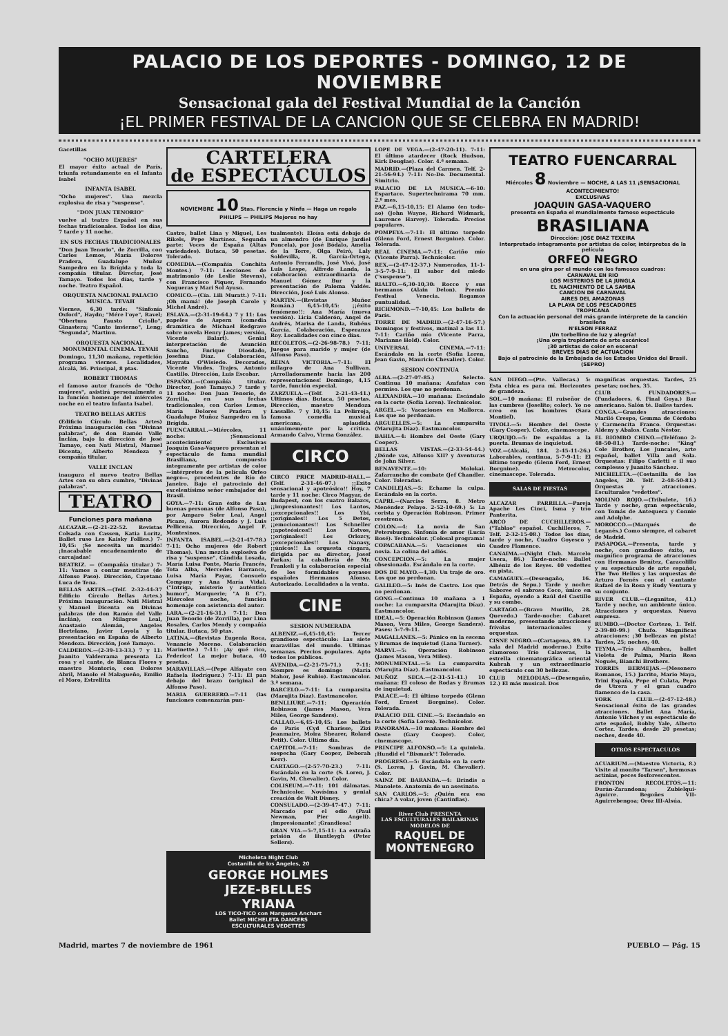PALACIO DE LOS DEPORTES - DOMINGO, 12 DE NOVIEMBRE
Sensacional gala del Festival Mundial de la Canción
¡EL PRIMER FESTIVAL DE LA CANCION QUE SE CELEBRA EN MADRID!
Gacetillas
"OCHO MUJERES"
El mayor éxito actual de París, triunfa rotundamente en el Infanta Isabel
INFANTA ISABEL
"Ocho mujeres". Una mezcla explosiva de risa y "suspense".
"DON JUAN TENORIO"
vuelve al teatro Español en sus fechas tradicionales. Todos los días, 7 tarde y 11 noche.
EN SUS FECHAS TRADICIONALES
"Don Juan Tenorio", de Zorrilla, con Carlos Lemos, María Dolores Pradera, Guadalupe Muñoz Sampedro en la Brígida y toda la compañía titular. Director, José Tamayo. Todos los días, tarde y noche. Teatro Español.
ORQUESTA NACIONAL PALACIO MUSICA. TEVAH
Viernes, 6,30 tarde: "Sinfonía Oxford", Haydn; "Mére l'oye", Ravel; "Obertura Fausto Criollo", Ginastera; "Canto invierno", Leng; "Segunda", Martinu.
ORQUESTA NACIONAL. MONUMENTAL CINEMA. TEVAH
Domingo, 11,30 mañana, repetición programa viernes. Localidades, Alcalá, 36. Principal, 8 ptas.
ROBERT THOMAS
el famoso autor francés de "Ocho mujeres", asistirá personalmente a la función homenaje del miércoles noche en el teatro Infanta Isabel.
TEATRO BELLAS ARTES
(Edificio Círculo Bellas Artes) Próxima inauguración con "Divinas palabras", de don Ramón Valle Inclán, bajo la dirección de José Tamayo, con Nati Mistral, Manuel Dicenta, Alberto Mendoza y compañía titular.
VALLE INCLAN
inaugura el nuevo teatro Bellas Artes con su obra cumbre, "Divinas palabras".
TEATRO
Funciones para mañana
ALCAZAR.—(2-21-22-52. Revistas Colsada con Cassen, Katia Loritz, Ballet ruso Les Kaisky Follies.) 7-10,45: ¡Se necesita un marido! ¡Inacabable encadenamiento de carcajadas!
BEATRIZ. — (Compañía titular.) 7-11: Vamos a contar mentiras (de Alfonso Paso). Dirección, Cayetano Luca de Tena.
BELLAS ARTES.—(Telf. 2-32-44-37 Edificio Círculo Bellas Artes.) Próxima inauguración. Nati Mistral y Manuel Dicenta en Divinas palabras (de don Ramón del Valle Inclán), con Milagros Leal, Anastasio Alemán, Angeles Hortelano, Javier Loyola y la presentación en España de Alberto Mendoza. Dirección, José Tamayo.
CALDERON.—(2-39-13-33.) 7 y 11: Juanito Valderrama presenta La rosa y el cante, de Blanca Flores y maestro Montorio, con Dolores Abril, Manolo el Malagueño, Emilio el Moro, Estrellita
CARTELERA
de ESPECTÁCULOS
NOVIEMBRE 10 Stas. Florencia y Ninfa — Haga un regalo PHILIPS — PHILIPS Mejores no hay
Castro, ballet Lina y Miguel, Les Rikels, Pepe Martínez. Segunda parte: Voces de España (Altas variedades). Butaca, 50 pesetas. Tolerado.
COMEDIA.—(Compañía Conchita Montes.) 7-11: Lecciones de matrimonio (de Leslie Stevens), con Francisco Piquer, Fernando Nogueras y Mari Sol Ayuso.
COMICO.—(Cía. Lili Muratt.) 7-11: ¡Oh mamá! (de Joseph Carole y Michel André).
ESLAVA.—(2-31-19-64.) 7 y 11: Los papeles de Aspern (comedia dramática de Michael Redgrave sobre novela Henry James; versión, Vicente Balart). Genial interpretación de Asunción Sancho, Enrique Diosdado, Josefina Díaz. Colaboración, Mayrata O'Wisiedo. Decorados, Vicente Viudes. Trajes, Antonio Castillo. Dirección, Luis Escobar.
ESPAÑOL.—(Compañía titular. Director, José Tamayo.) 7 tarde y 11 noche: Don Juan Tenorio, de Zorrilla, en sus fechas tradicionales, con Carlos Lemos, María Dolores Pradera y Guadalupe Muñoz Sampedro en la Brígida.
FUENCARRAL.—Miércoles, 11 noche: ¡Sensacional acontecimiento! Exclusivas Joaquín Gasa-Vaquero presentan el espectáculo de fama mundial Brasiliana, compuesto íntegramente por artistas de color—intérpretes de la película Orfeo negro—, procedentes de Río de Janeiro. Bajo el patrocinio del excelentísimo señor embajador del Brasil.
GOYA.—7-11: Gran éxito de Las buenas personas (de Alfonso Paso), por Amparo Soler Leal, Angel Picazo, Aurora Redondo y J. Luis Pellicena. Dirección, Angel F. Montesinos.
INFANTA ISABEL.—(2-21-47-78.) 7-11: Ocho mujeres (de Robert Thomas). Una mezcla explosiva de risa y "suspense". Cándida Losada, María Luisa Ponte, María Francés, Tota Alba, Mercedes Barranco, Luisa María Payar, Consuelo Company y Ana María Vidal. ("Intriga, misterio y auténtico humor", Marquerie; "A B C"). Miércoles noche, función homenaje con asistencia del autor.
LARA.—(2-21-16-31.) 7-11: Don Juan Tenorio (de Zorrilla), por Lina Rosales, Carlos Mendy y compañía titular. Butaca, 50 ptas.
LATINA.—(Revistas Eugenia Roca, Venancio Moreno. Colaboración Marinette.) 7-11: ¡Ay qué rico, Federico! La mejor butaca, 40 pesetas.
MARAVILLAS.—(Pepe Alfayate con Rafaela Rodríguez.) 7-11: El pan debajo del brazo (original de Alfonso Paso).
MARIA GUERRERO.—7-11 (las funciones comenzarán pun-
tualmente): Eloísa está debajo de un almendro (de Enrique Jardiel Poncela), por José Bódalo, Amelia de la Torre, Olga Peiró, Laly Soldevilla, R. García-Ortega, Antonio Ferrandis, José Vivó, José Luis Lespe, Alfredo Landa, la colaboración extraordinaria de Manuel Gómez Bur y la presentación de Paloma Valdés. Dirección, José Luis Alonso.
MARTIN.—(Revistas Muñoz Román.) 6,45-10,45: ¡¡éxito fenómeno!!: Ana María (nueva versión). Licia Calderón, Angel de Andrés, Marisa de Landa, Rubéns García. Colaboración, Esperanza Roy. Localidades con cinco días.
RECOLETOS.—(2-26-98-78.) 7-11: Juegos para marido y mujer (de Alfonso Paso).
REINA VICTORIA.—7-11: El milagro de Ana Sullivan. ¡Arrolladoramente hacia las 200 representaciones! Domingo, 4,15 tarde, función especial.
ZARZUELA.—(Telf. 2-21-43-41.) Ultimos días. Butaca, 50 pesetas. Dirección, maestro Mendoza Lassalle. 7 y 10,45: La Pelirroja, famosa comedia musical americana, aplaudida unánimemente por la crítica. Armando Calvo, Virma González.
CIRCO
CIRCO PRICE MADRID-HALL.—(Telf. 2-31-46-07.) ¡¡Exito sensacional y apoteósico!! Hoy, 7 tarde y 11 noche: Circo Magyar, de Budapest, con los cuatro Balazcs, ¡¡impresionantes!! Los Lantos, ¡¡excepcionales!! Los Ybi, ¡¡originales!! Los 5 Detos, ¡¡emocionantes!! Los Schneller ¡¡apoteósicos!! Los Eotvos, ¡¡originales!! Los Orlozcy, ¡¡excepcionales!! Los Nanasy, ¡¡únicos!! La orquesta cíngara, dirigida por su director, Josef Farkas; la caballería de Mr. Frankeli y la colaboración especial de los formidables payasos españoles Hermanos Alonso. Autorizado. Localidades a la venta.
CINE
SESION NUMERADA
ALBENIZ.—6,45-10,45: Tercer grandioso espectáculo: Las siete maravillas del mundo. Ultimas semanas. Precios populares. Apto todos los públicos.
AVENIDA.—(2-21-75-71.) 7-11: Siempre es domingo (María Mahor, José Rubio). Eastmancolor. 3.ª semana.
BARCELO.—7-11: La cumparsita (Marujita Díaz). Eastmancolor.
BENLLIURE.—7-11: Operación Robinson (James Mason, Vera Miles, George Sanders).
CALLAO.—6,45-10,45: Los ballets de París (Cyd Charisse, Zizi Jeanmaire, Moira Shearer, Roland Petit). Color. Ultimo día.
CAPITOL.—7-11: Sombras de sospecha (Gary Cooper, Deborah Kerr).
CARTAGO.—(2-57-70-23.) 7-11: Escándalo en la corte (S. Loren, J. Gavin, M. Chevalier). Color.
COLISEUM.—7-11: 101 dálmatas. Technicolor. Novísima y genial creación de Walt Disney.
CONSULADO.—(2-39-47-47.) 7-11: Marcado por el odio (Paul Newman, Pier Angeli). ¡Impresionante! ¡Grandiosa!
GRAN VIA.—5-7,15-11: La extraña prisión de Huntleygh (Peter Sellers).
Micheleta Night Club
Costanilla de los Angeles, 20
GEORGE HOLMES
JEZE-BELLES
YRIANA
LOS TICO-TICO con Marquesa Anchart
Ballet MICHELETA DANCERS
ESCULTURALES VEDETTES
LOPE DE VEGA.—(2-47-20-11). 7-11: El último atardecer (Rock Hudson, Kirk Douglas). Color. 4.ª semana.
MADRID.—(Plaza del Carmen. Telf. 2-21-56-94.) 7-11: No-Do. Documental. Simitrio.
PALACIO DE LA MUSICA.—6-10: Espartaco. Supertechnirama 70 mm. 2.º mes.
PAZ.—6,15-10,15: El Alamo (en todo-ao) (John Wayne, Richard Widmark, Laurence Harvey). Tolerada. Precios populares.
POMPEYA.—7-11: El último torpedo (Glenn Ford, Ernest Borgnine). Color. Tolerada.
REAL CINEMA.—7-11: Cariño mío (Vicente Parra). Technicolor.
REX.—(2-47-12-37.) Numeradas, 11-1-3-5-7-9-11: El sabor del miedo ("suspense").
RIALTO.—6,30-10,30: Rocco y sus hermanos (Alain Delon). Premio Festival Venecia. Rogamos puntualidad.
RICHMOND.—7-10,45: Los ballets de París.
TORRE DE MADRID.—(2-47-16-57.) Domingos y festivos, matinal a las 11. 7-11: Cariño mío (Vicente Parra, Marianne Hold). Color.
UNIVERSAL CINEMA.—7-11: Escándalo en la corte (Sofía Loren, Jean Gavin, Mauricio Chevalier). Color.
SESION CONTINUA
ALBA.—(2-27-07-85.) Selecto. Continua 10 mañana: Azafatas con permiso. Los que no perdonan.
ALEXANDRA.—10 mañana: Escándalo en la corte (Sofía Loren). Technicolor.
ARGEL.—5: Vacaciones en Mallorca. Los que no perdonan.
ARGUELLES.—5: La cumparsita (Marujita Díaz). Eastmancolor.
BAHIA.—4: Hombre del Oeste (Gary Cooper).
BELLAS VISTAS.—(2-33-54-44.) ¿Dónde vas, Alfonso XII? y Aventuras de John Silver.
BENAVENTE.—10: Molokai. Zafarrancho de combate (Jef Chandler. Color. Toleradas.
CANDILEJAS.—5: Echame la culpa. Escándalo en la corte.
CAPRI.—(Narciso Serra, 8. Metro Menéndez Pelayo. 2-52-10-69.) 5: La corista y Operación Robinson. Primer reestreno.
COLON.—4: La novia de San Petersburgo. Sinfonía de amor (Lucía Bosé). Technicolor. ¡Colosal programa!
COPACABANA.—5: Vacaciones sin novia. La colina del adiós.
CONCEPCION.—5: La mujer obsesionada. Escándalo en la corte.
DOS DE MAYO.—4,30: Un traje de oro. Los que no perdonan.
GALILEO.—5: Inés de Castro. Los que no perdonan.
GONG.—Continua 10 mañana a 1 noche: La cumparsita (Marujita Díaz). Eastmancolor.
IDEAL.—5: Operación Robinson (James Mason, Vera Miles, George Sanders). Pases: 5-7-9-11.
MAGALLANES.—5: Pánico en la escena y Brumas de inquietud (Lana Turner).
MARVI.—5: Operación Robinson (James Mason, Vera Miles).
MONUMENTAL.—5: La cumparsita (Marujita Díaz). Eastmancolor.
MUÑOZ SECA.—(2-31-51-41.) 10 mañana: El coloso de Rodas y Brumas de inquietud.
PALACE.—4: El último torpedo (Glenn Ford, Ernest Borgnine). Color. Tolerada.
PALACIO DEL CINE.—5: Escándalo en la corte (Sofía Loren). Technicolor.
PANORAMA.—10 mañana: Hombre del Oeste (Gary Cooper). Color, cinemascope.
PRINCIPE ALFONSO.—5: La quiniela. ¡Hundid el "Bismark"! Tolerado.
PROGRESO.—5: Escándalo en la corte (S. Loren, J. Gavin, M. Chevalier). Color.
SAINZ DE BARANDA.—4: Brindis a Manolete. Anatomía de un asesinato.
SAN CARLOS.—5: ¿Quién era esa chica? A volar, joven (Cantinflas).
River Club PRESENTA
LAS ESCULTURALES BAILARINAS MODELOS DE
RAQUEL DE MONTENEGRO
TEATRO FUENCARRAL
Miércoles 8 Noviembre — NOCHE, A LAS 11 ¡SENSACIONAL ACONTECIMIENTO!
EXCLUSIVAS
JOAQUIN GASA-VAQUERO
presenta en España el mundialmente famoso espectáculo
BRASILIANA
Dirección: JOSE DIAZ TEXEIRA
Interpretado íntegramente por artistas de color, intérpretes de la película
ORFEO NEGRO
en una gira por el mundo con los famosos cuadros:
CARNAVAL EN RIO
LOS MISTERIOS DE LA JUNGLA
EL NACIMIENTO DE LA SAMBA
CANCION DE CARNAVAL
AIRES DEL AMAZONAS
LA PLAYA DE LOS PESCADORES
TROPICANA
Con la actuación personal del más grande intérprete de la canción brasileña
N'ELSON FERRAZ
¡Un torbellino de luz y alegría!
¡Una orgía trepidante de arte escénico!
¡30 artistas de color en escena!
BREVES DIAS DE ACTUACION
Bajo el patrocinio de la Embajada de los Estados Unidos del Brasil.
(SEPRO)
SAN DIEGO.—(Pte. Vallecas.) 5: Esta chica es para mí. Horizontes de grandeza.
SOL.—10 mañana: El ruiseñor de las cumbres (Joselito; color). Yo no creo en los hombres (Sara Montiel).
TIVOLI.—5: Hombre del Oeste (Gary Cooper). Color, cinemascope.
URQUIJO.—5: De espaldas a la puerta. Brumas de inquietud.
VOZ.—(Alcalá, 184. 2-45-11-26.) Laborables, continua, 5-7-9-11: El último torpedo (Glenn Ford, Ernest Borgnine). Metrocolor, cinemascope. Tolerada.
SALAS DE FIESTAS
ALCAZAR PARRILLA.—Pareja Apache Les Cinci, Isma y trío Panterita.
ARCO DE CUCHILLEROS.—("Tablao" español. Cuchilleros, 7. Telf. 2-32-15-08.) Todos los días, tarde y noche, Cuadro Goyesco y Cuadro Flamenco.
CANAIMA.—(Night Club. Marcelo Usera, 86.) Tarde-noche: Ballet Albéniz de los Reyes. 40 vedettes en pista.
CAMAGUEY.—(Desengaño, 16. Detrás de Sepu.) Tarde y noche: Saboree el sabroso Coco, único en España, oyendo a Raúl del Castillo y su combo.
CARTAGO.—(Bravo Murillo, 28. Quevedo.) Tarde-noche: Cabaret moderno, presentando atracciones frívolas internacionales y orquestas.
CISNE NEGRO.—(Cartagena, 89. La sala del Madrid moderno.) Exito clamoroso Trío Calaveras, la estrella cinematográfica oriental Kubrah y un extraordinario espectáculo con 30 bellezas.
CLUB MELODIAS.—(Desengaño, 12.) El más musical. Dos
magníficas orquestas. Tardes, 25 pesetas; noches, 35.
CLUB FUNDADORES.—(Fundadores, 6. Final Goya.) Bar americano. Salón té. Bailes tardes.
CONGA.—Grandes atracciones: Mariló Crespo, Gemma de Córdoba y Carmencita Franco. Orquestas: Aldeny y Abalos. Canta Néstor.
EL BIOMBO CHINO.—(Teléfono 2-48-50-81.) Tarde-noche: "King" Cole Brother, Los Juncales, arte español, ballet Villa and Sola. Orquestas: Filipo Carletti e il suo complesso y Juanito Sánchez.
MICHELETA.—(Costanilla de los Angeles, 20. Telf. 2-48-50-81.) Orquestas y atracciones. Esculturales "vedettes".
MOLINO ROJO.—(Tribulete, 16.) Tarde y noche, gran espectáculo, con Tomás de Antequera y Connie and Adolphe.
MOROCCO.—(Marqués de Leganés.) Como siempre, el cabaret de Madrid.
PASAPOGA.—Presenta, tarde y noche, con grandioso éxito, su magnífico programa de atracciones con Hermanas Benítez, Caracolillo y su espectáculo de arte español, The Two Hellos y las orquestas de Arturo Fornés con el cantante Rafael de la Rosa y Rudy Ventura y su conjunto.
RIVER CLUB.—(Leganitos, 41.) Tarde y noche, un ambiente único. Atracciones y orquestas. Nueva empresa.
RUMBO.—(Doctor Cortezo, 1. Telf. 2-39-80-99.) Chufo. Magníficas atracciones: ¡30 bellezas en pista! Tardes, 25; noches, 40.
TEYMA.—Trío Alhambra, ballet Violeta de Palma, María Rosa Nogués, Bianchi Brothers.
TORRES BERMEJAS.—(Mesonero Romanos, 15.) Jarrito, Mario Maya, Trini España, Pepe el Culata, Pepa de Utrera y el gran cuadro flamenco de la casa.
YORK CLUB.—(2-47-12-48.) Sensacional éxito de las grandes atracciones. Ballet Ana María, Antonio Vilches y su espectáculo de arte español, Bobby Yale, Alberto Cortez. Tardes, desde 20 pesetas; noches, desde 40.
OTROS ESPECTACULOS
ACUARIUM.—(Maestro Victoria, 8.) Visite al monito "Tarsen", hermosas actinias, peces fosforescentes.
FRONTON RECOLETOS.—11: Durán-Zarandona; Zubielqui-Aguirre. Begoñes VII-Aguirrebengoa; Oroz III-Alsúa.
Madrid, martes 7 de noviembre de 1961 PUEBLO — Pág. 15